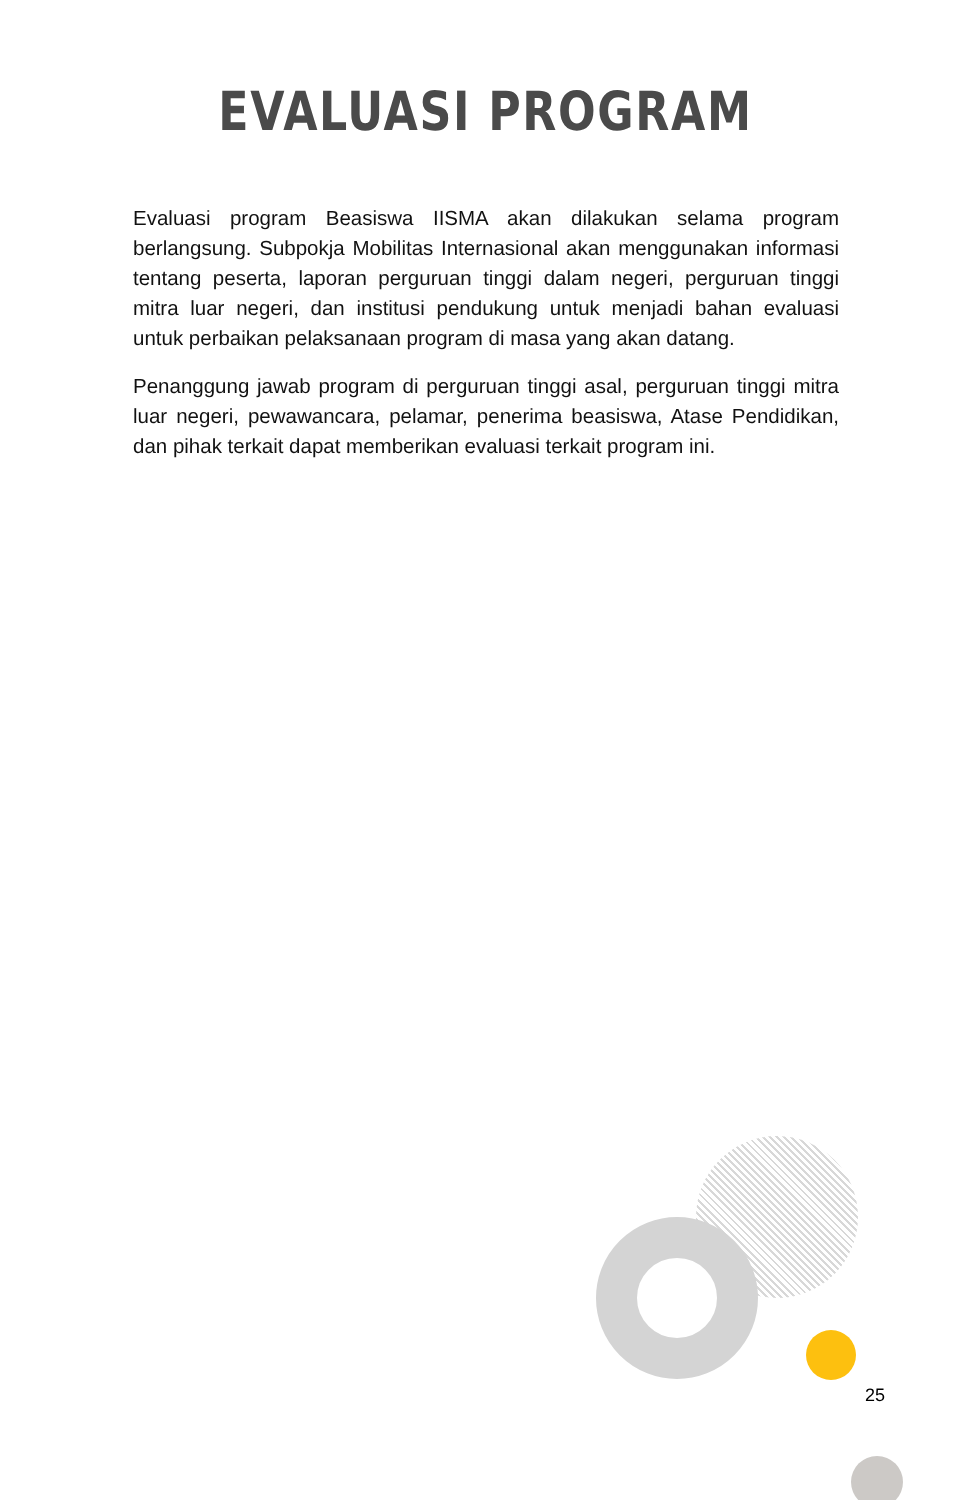EVALUASI PROGRAM
Evaluasi program Beasiswa IISMA akan dilakukan selama program berlangsung. Subpokja Mobilitas Internasional akan menggunakan informasi tentang peserta, laporan perguruan tinggi dalam negeri, perguruan tinggi mitra luar negeri, dan institusi pendukung untuk menjadi bahan evaluasi untuk perbaikan pelaksanaan program di masa yang akan datang.
Penanggung jawab program di perguruan tinggi asal, perguruan tinggi mitra luar negeri, pewawancara, pelamar, penerima beasiswa, Atase Pendidikan, dan pihak terkait dapat memberikan evaluasi terkait program ini.
25